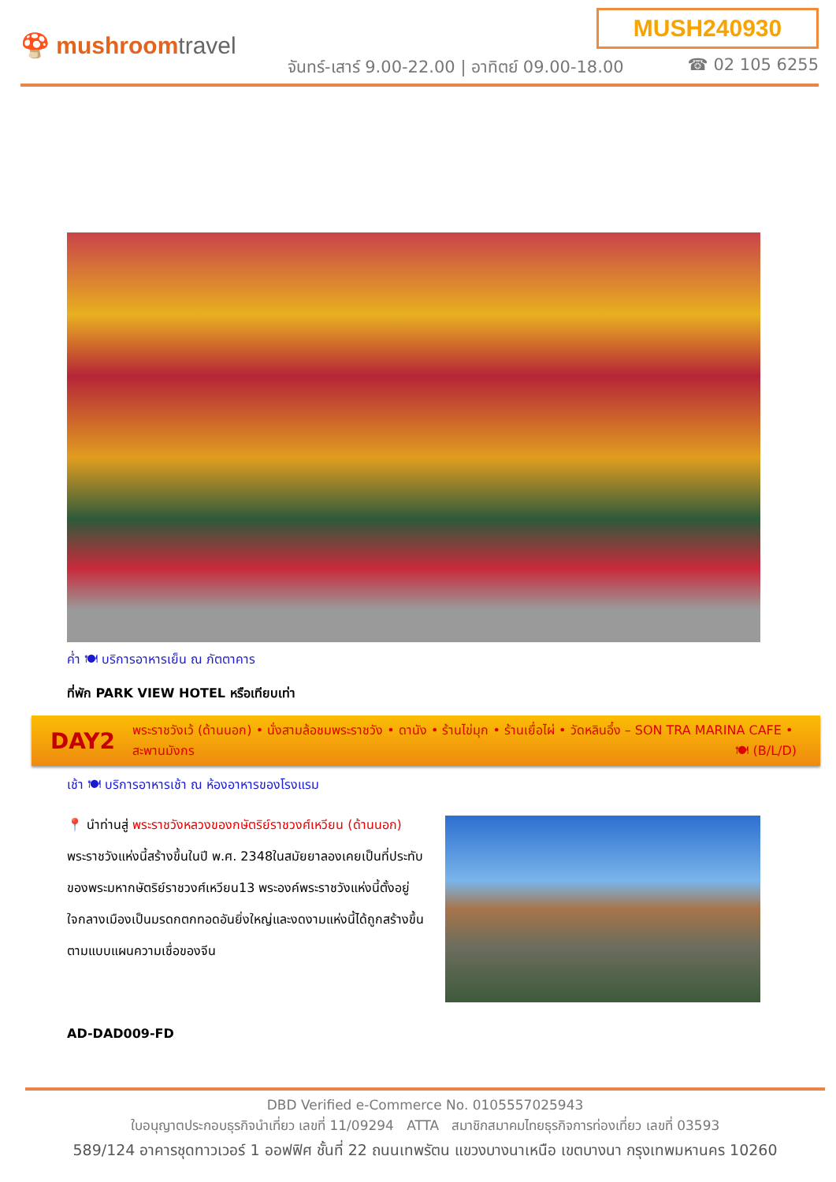🍄 mushroomtravel
MUSH240930
จันทร์-เสาร์ 9.00-22.00 | อาทิตย์ 09.00-18.00
☎ 02 105 6255
ค่ำ 🍽 บริการอาหารเย็น ณ ภัตตาคาร
ที่พัก PARK VIEW HOTEL หรือเทียบเท่า
DAY2
พระราชวังเว้ (ด้านนอก) • นั่งสามล้อชมพระราชวัง • ดานัง • ร้านไข่มุก • ร้านเยื่อไผ่ • วัดหลินอึ๋ง – SON TRA MARINA CAFE • สะพานมังกร 🍽 (B/L/D)
เช้า 🍽 บริการอาหารเช้า ณ ห้องอาหารของโรงแรม
📍 นำท่านสู่ พระราชวังหลวงของกษัตริย์ราชวงศ์เหวียน (ด้านนอก) พระราชวังแห่งนี้สร้างขึ้นในปี พ.ศ. 2348ในสมัยยาลองเคยเป็นที่ประทับของพระมหากษัตริย์ราชวงศ์เหวียน13 พระองค์พระราชวังแห่งนี้ตั้งอยู่ใจกลางเมืองเป็นมรดกตกทอดอันยิ่งใหญ่และงดงามแห่งนี้ได้ถูกสร้างขึ้นตามแบบแผนความเชื่อของจีน
AD-DAD009-FD
DBD Verified e-Commerce No. 0105557025943
ใบอนุญาตประกอบธุรกิจนำเที่ยว เลขที่ 11/09294 ATTA สมาชิกสมาคมไทยธุรกิจการท่องเที่ยว เลขที่ 03593
589/124 อาคารชุดทาวเวอร์ 1 ออฟฟิศ ชั้นที่ 22 ถนนเทพรัตน แขวงบางนาเหนือ เขตบางนา กรุงเทพมหานคร 10260